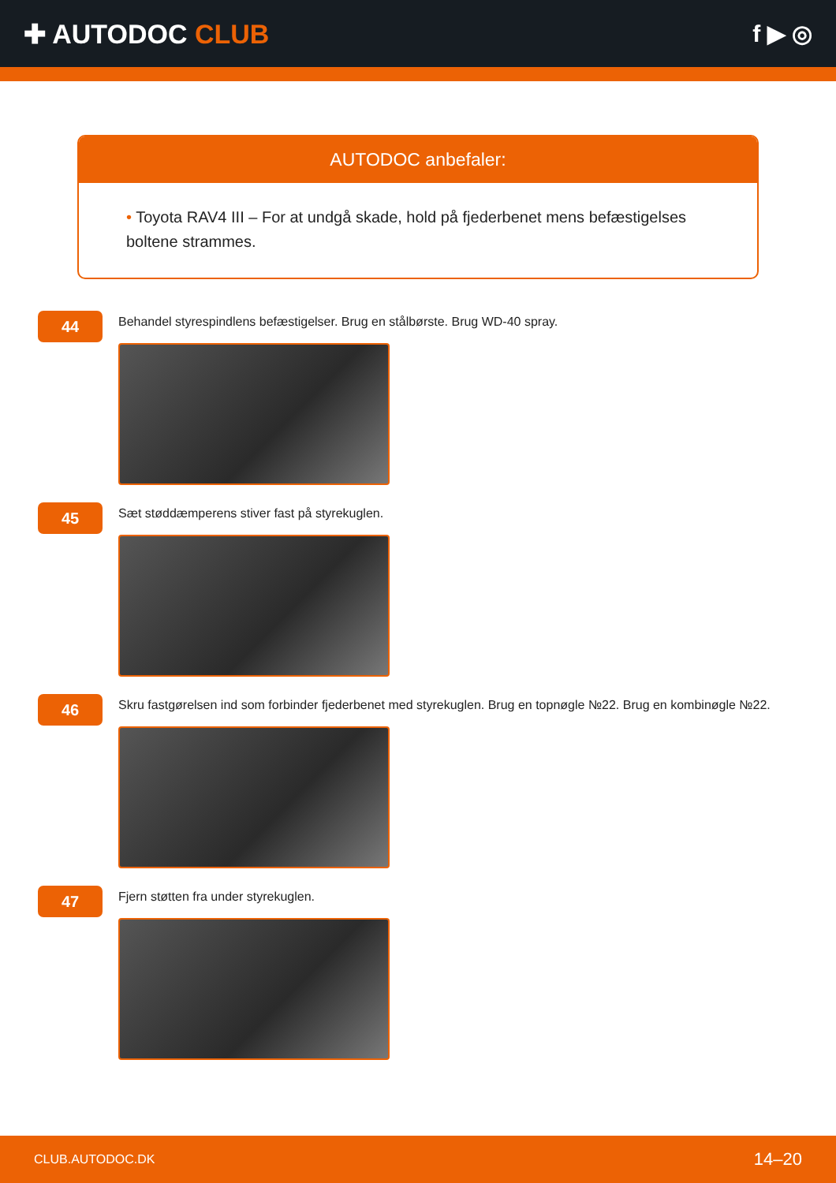✚ AUTODOC CLUB f ▶ ◎
AUTODOC anbefaler:
• Toyota RAV4 III – For at undgå skade, hold på fjederbenet mens befæstigelses boltene strammes.
44
Behandel styrespindlens befæstigelser. Brug en stålbørste. Brug WD-40 spray.
45
Sæt støddæmperens stiver fast på styrekuglen.
46
Skru fastgørelsen ind som forbinder fjederbenet med styrekuglen. Brug en topnøgle №22. Brug en kombinøgle №22.
47
Fjern støtten fra under styrekuglen.
CLUB.AUTODOC.DK 14–20